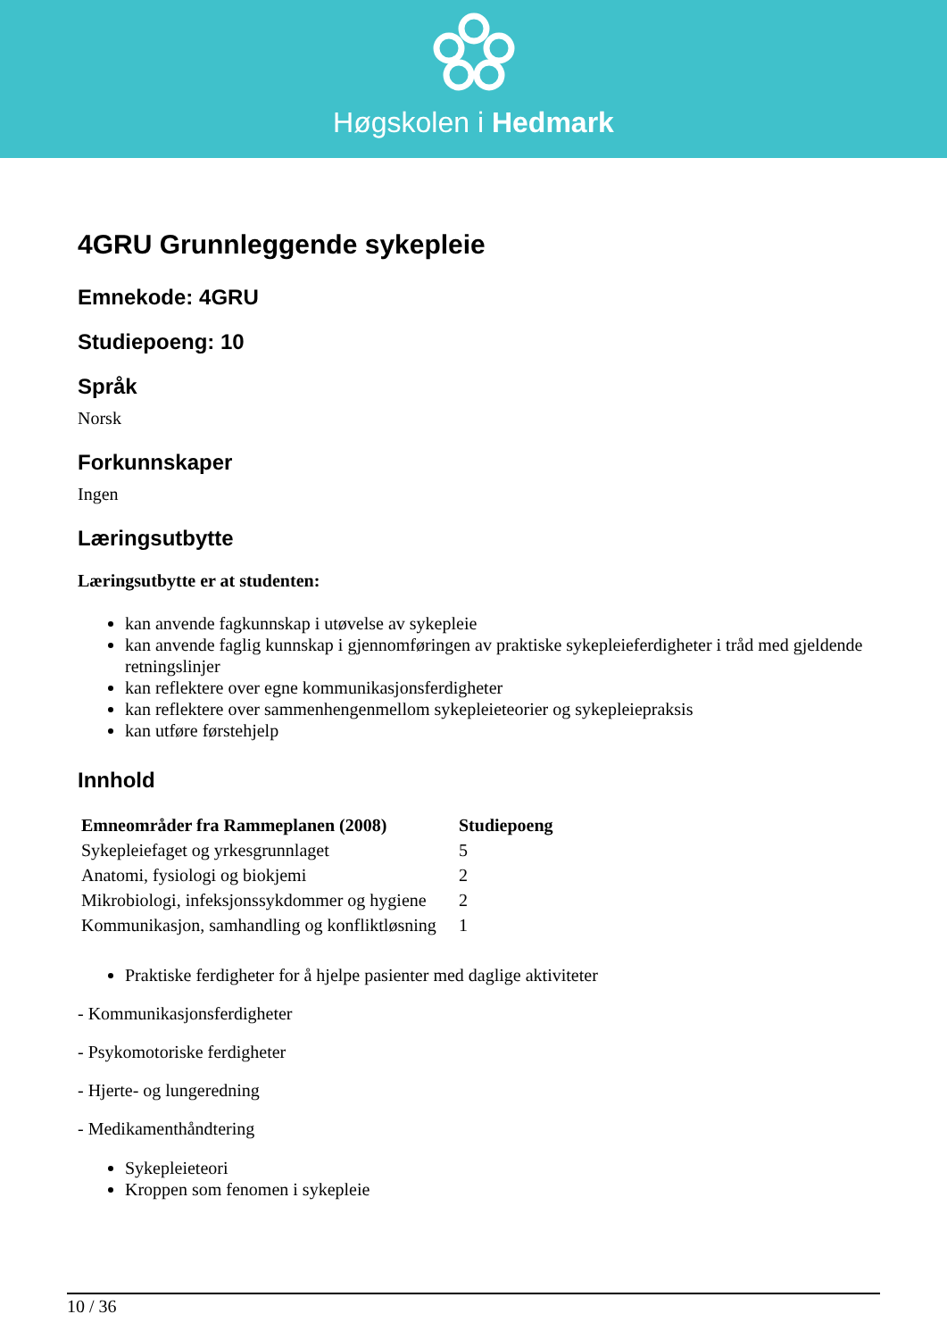Høgskolen i Hedmark
4GRU Grunnleggende sykepleie
Emnekode: 4GRU
Studiepoeng: 10
Språk
Norsk
Forkunnskaper
Ingen
Læringsutbytte
Læringsutbytte er at studenten:
kan anvende fagkunnskap i utøvelse av sykepleie
kan anvende faglig kunnskap i gjennomføringen av praktiske sykepleieferdigheter i tråd med gjeldende retningslinjer
kan reflektere over egne kommunikasjonsferdigheter
kan reflektere over sammenhengenmellom sykepleieteorier og sykepleiepraksis
kan utføre førstehjelp
Innhold
| Emneområder fra Rammeplanen (2008) | Studiepoeng |
| --- | --- |
| Sykepleiefaget og yrkesgrunnlaget | 5 |
| Anatomi, fysiologi og biokjemi | 2 |
| Mikrobiologi, infeksjonssykdommer og hygiene | 2 |
| Kommunikasjon, samhandling og konfliktløsning | 1 |
Praktiske ferdigheter for å hjelpe pasienter med daglige aktiviteter
- Kommunikasjonsferdigheter
- Psykomotoriske ferdigheter
- Hjerte- og lungeredning
- Medikamenthåndtering
Sykepleieteori
Kroppen som fenomen i sykepleie
10 / 36